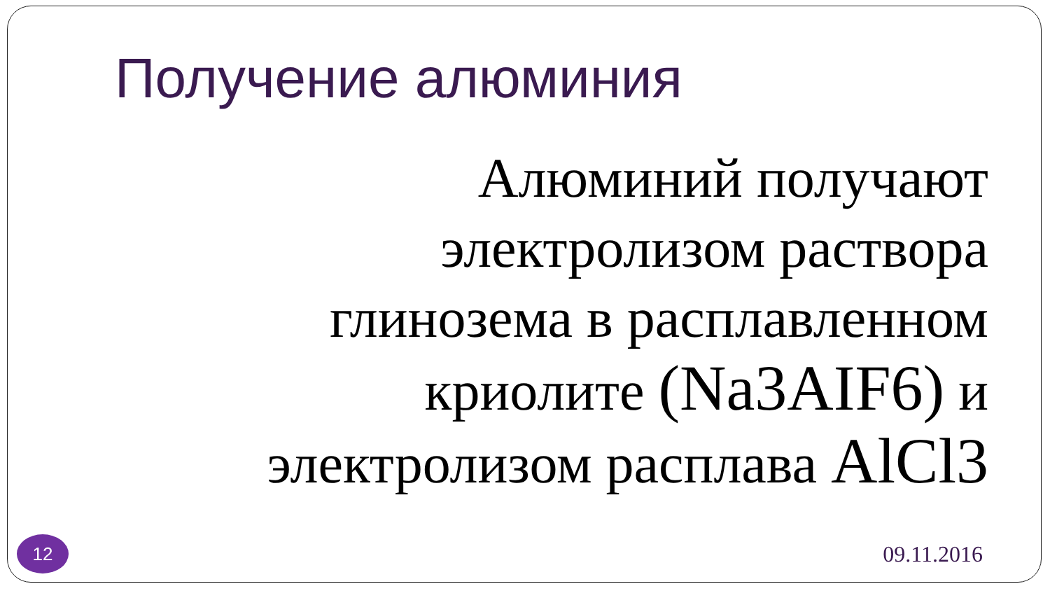Получение алюминия
Алюминий получают электролизом раствора глинозема в расплавленном криолите (Na3AIF6) и электролизом расплава AlCl3
12
09.11.2016